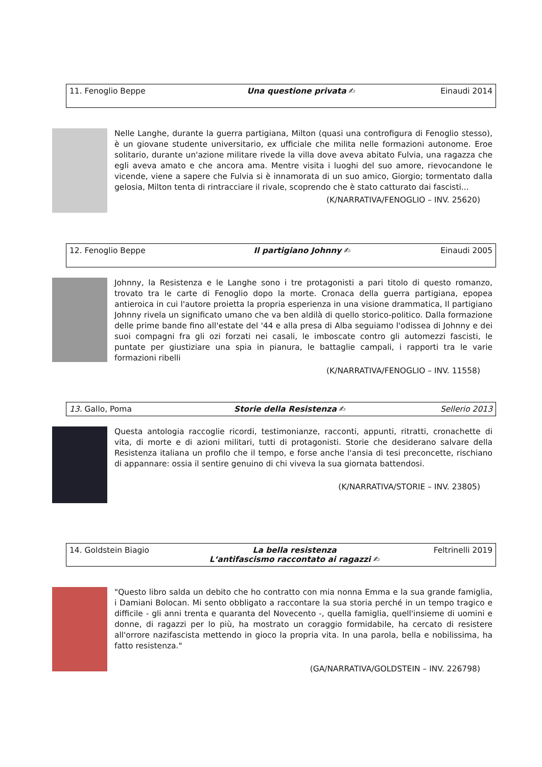| 11. Fenoglio Beppe | Una questione privata ✍ | Einaudi 2014 |
Nelle Langhe, durante la guerra partigiana, Milton (quasi una controfigura di Fenoglio stesso), è un giovane studente universitario, ex ufficiale che milita nelle formazioni autonome. Eroe solitario, durante un'azione militare rivede la villa dove aveva abitato Fulvia, una ragazza che egli aveva amato e che ancora ama. Mentre visita i luoghi del suo amore, rievocandone le vicende, viene a sapere che Fulvia si è innamorata di un suo amico, Giorgio; tormentato dalla gelosia, Milton tenta di rintracciare il rivale, scoprendo che è stato catturato dai fascisti...
(K/NARRATIVA/FENOGLIO – INV. 25620)
| 12. Fenoglio Beppe | Il partigiano Johnny ✍ | Einaudi 2005 |
Johnny, la Resistenza e le Langhe sono i tre protagonisti a pari titolo di questo romanzo, trovato tra le carte di Fenoglio dopo la morte. Cronaca della guerra partigiana, epopea antieroica in cui l'autore proietta la propria esperienza in una visione drammatica, Il partigiano Johnny rivela un significato umano che va ben aldilà di quello storico-politico. Dalla formazione delle prime bande fino all'estate del '44 e alla presa di Alba seguiamo l'odissea di Johnny e dei suoi compagni fra gli ozi forzati nei casali, le imboscate contro gli automezzi fascisti, le puntate per giustiziare una spia in pianura, le battaglie campali, i rapporti tra le varie formazioni ribelli
(K/NARRATIVA/FENOGLIO – INV. 11558)
| 13. Gallo, Poma | Storie della Resistenza ✍ | Sellerio 2013 |
Questa antologia raccoglie ricordi, testimonianze, racconti, appunti, ritratti, cronachette di vita, di morte e di azioni militari, tutti di protagonisti. Storie che desiderano salvare della Resistenza italiana un profilo che il tempo, e forse anche l'ansia di tesi preconcette, rischiano di appannare: ossia il sentire genuino di chi viveva la sua giornata battendosi.
(K/NARRATIVA/STORIE – INV. 23805)
| 14. Goldstein Biagio | La bella resistenza L‘antifascismo raccontato ai ragazzi ✍ | Feltrinelli 2019 |
"Questo libro salda un debito che ho contratto con mia nonna Emma e la sua grande famiglia, i Damiani Bolocan. Mi sento obbligato a raccontare la sua storia perché in un tempo tragico e difficile - gli anni trenta e quaranta del Novecento -, quella famiglia, quell'insieme di uomini e donne, di ragazzi per lo più, ha mostrato un coraggio formidabile, ha cercato di resistere all'orrore nazifascista mettendo in gioco la propria vita. In una parola, bella e nobilissima, ha fatto resistenza."
(GA/NARRATIVA/GOLDSTEIN – INV. 226798)